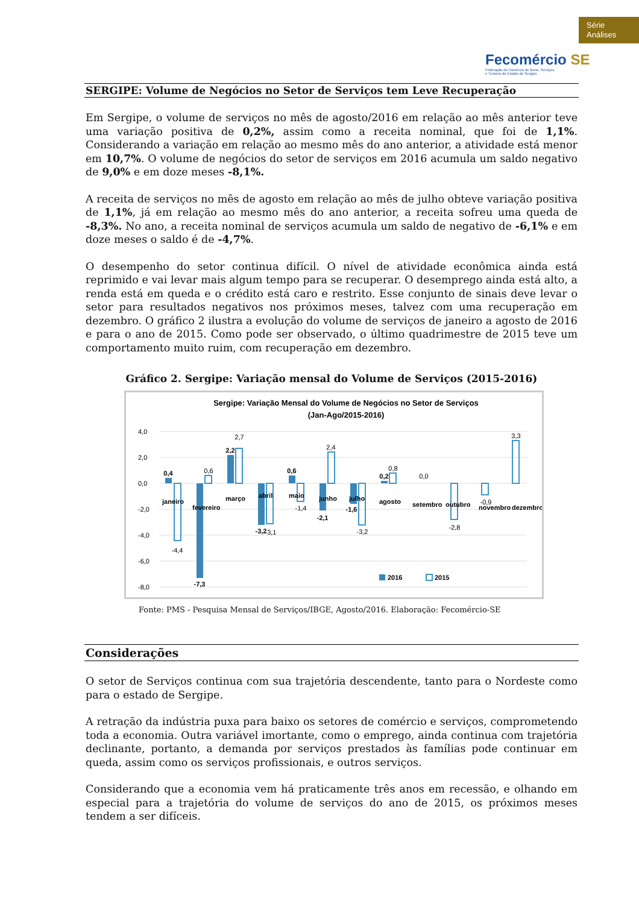Série
Análises
Fecomércio SE
Federação do Comércio de Bens, Serviços
e Turismo do Estado de Sergipe
SERGIPE: Volume de Negócios no Setor de Serviços tem Leve Recuperação
Em Sergipe, o volume de serviços no mês de agosto/2016 em relação ao mês anterior teve uma variação positiva de 0,2%, assim como a receita nominal, que foi de 1,1%. Considerando a variação em relação ao mesmo mês do ano anterior, a atividade está menor em 10,7%. O volume de negócios do setor de serviços em 2016 acumula um saldo negativo de 9,0% e em doze meses -8,1%.
A receita de serviços no mês de agosto em relação ao mês de julho obteve variação positiva de 1,1%, já em relação ao mesmo mês do ano anterior, a receita sofreu uma queda de -8,3%. No ano, a receita nominal de serviços acumula um saldo de negativo de -6,1% e em doze meses o saldo é de -4,7%.
O desempenho do setor continua difícil. O nível de atividade econômica ainda está reprimido e vai levar mais algum tempo para se recuperar. O desemprego ainda está alto, a renda está em queda e o crédito está caro e restrito. Esse conjunto de sinais deve levar o setor para resultados negativos nos próximos meses, talvez com uma recuperação em dezembro. O gráfico 2 ilustra a evolução do volume de serviços de janeiro a agosto de 2016 e para o ano de 2015. Como pode ser observado, o último quadrimestre de 2015 teve um comportamento muito ruim, com recuperação em dezembro.
Gráfico 2. Sergipe: Variação mensal do Volume de Serviços (2015-2016)
Sergipe: Variação Mensal do Volume de Negócios no Setor de Serviços
(Jan-Ago/2015-2016)
4,0
2,0
0,0
-2,0
-4,0
-6,0
-8,0
0,4
-4,4
-7,3
0,6
2,2
2,7
-3,2
-3,1
0,6
-1,4
-2,1
2,4
-1,6
-3,2
0,2
0,8
0,0
-2,8
-0,9
3,3
janeiro
fevereiro
março
abril
maio
junho
julho
agosto
setembro
outubro
novembro
dezembro
2016
2015
Fonte: PMS - Pesquisa Mensal de Serviços/IBGE, Agosto/2016. Elaboração: Fecomércio-SE
Considerações
O setor de Serviços continua com sua trajetória descendente, tanto para o Nordeste como para o estado de Sergipe.
A retração da indústria puxa para baixo os setores de comércio e serviços, comprometendo toda a economia. Outra variável imortante, como o emprego, ainda continua com trajetória declinante, portanto, a demanda por serviços prestados às famílias pode continuar em queda, assim como os serviços profissionais, e outros serviços.
Considerando que a economia vem há praticamente três anos em recessão, e olhando em especial para a trajetória do volume de serviços do ano de 2015, os próximos meses tendem a ser difíceis.